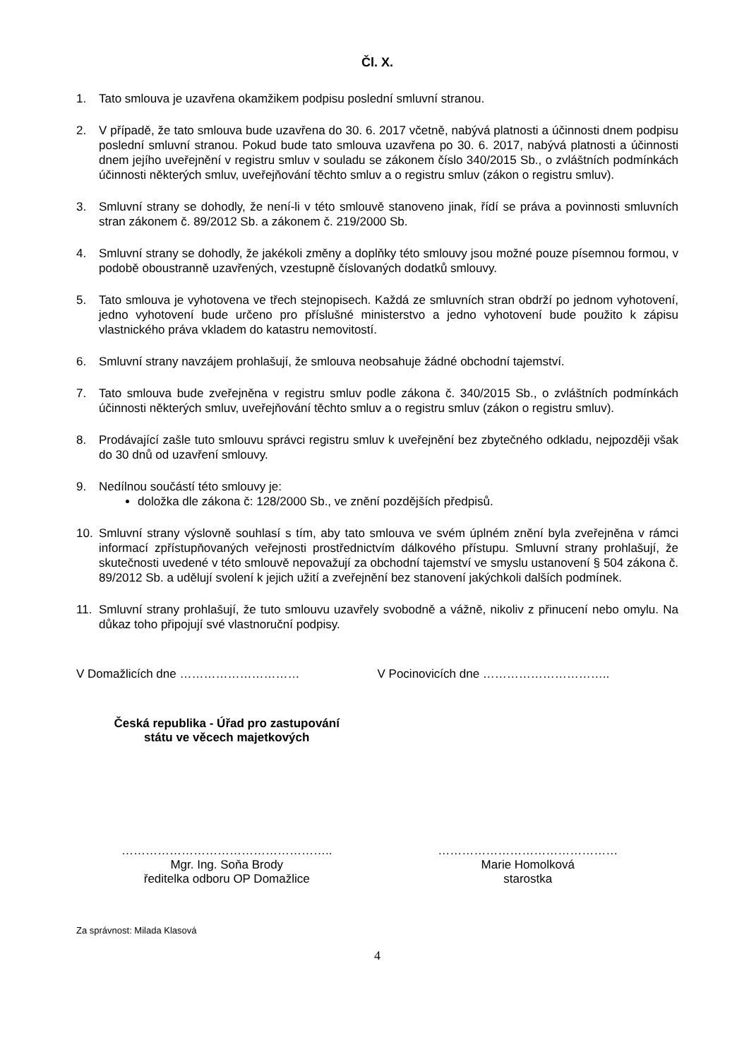Čl. X.
1. Tato smlouva je uzavřena okamžikem podpisu poslední smluvní stranou.
2. V případě, že tato smlouva bude uzavřena do 30. 6. 2017 včetně, nabývá platnosti a účinnosti dnem podpisu poslední smluvní stranou. Pokud bude tato smlouva uzavřena po 30. 6. 2017, nabývá platnosti a účinnosti dnem jejího uveřejnění v registru smluv v souladu se zákonem číslo 340/2015 Sb., o zvláštních podmínkách účinnosti některých smluv, uveřejňování těchto smluv a o registru smluv (zákon o registru smluv).
3. Smluvní strany se dohodly, že není-li v této smlouvě stanoveno jinak, řídí se práva a povinnosti smluvních stran zákonem č. 89/2012 Sb. a zákonem č. 219/2000 Sb.
4. Smluvní strany se dohodly, že jakékoli změny a doplňky této smlouvy jsou možné pouze písemnou formou, v podobě oboustranně uzavřených, vzestupně číslovaných dodatků smlouvy.
5. Tato smlouva je vyhotovena ve třech stejnopisech. Každá ze smluvních stran obdrží po jednom vyhotovení, jedno vyhotovení bude určeno pro příslušné ministerstvo a jedno vyhotovení bude použito k zápisu vlastnického práva vkladem do katastru nemovitostí.
6. Smluvní strany navzájem prohlašují, že smlouva neobsahuje žádné obchodní tajemství.
7. Tato smlouva bude zveřejněna v registru smluv podle zákona č. 340/2015 Sb., o zvláštních podmínkách účinnosti některých smluv, uveřejňování těchto smluv a o registru smluv (zákon o registru smluv).
8. Prodávající zašle tuto smlouvu správci registru smluv k uveřejnění bez zbytečného odkladu, nejpozději však do 30 dnů od uzavření smlouvy.
9. Nedílnou součástí této smlouvy je:
doložka dle zákona č: 128/2000 Sb., ve znění pozdějších předpisů.
10. Smluvní strany výslovně souhlasí s tím, aby tato smlouva ve svém úplném znění byla zveřejněna v rámci informací zpřístupňovaných veřejnosti prostřednictvím dálkového přístupu. Smluvní strany prohlašují, že skutečnosti uvedené v této smlouvě nepovažují za obchodní tajemství ve smyslu ustanovení § 504 zákona č. 89/2012 Sb. a udělují svolení k jejich užití a zveřejnění bez stanovení jakýchkoli dalších podmínek.
11. Smluvní strany prohlašují, že tuto smlouvu uzavřely svobodně a vážně, nikoliv z přinucení nebo omylu. Na důkaz toho připojují své vlastnoruční podpisy.
V Domažlicích dne ………………………… V Pocinovicích dne …………………………..
Česká republika - Úřad pro zastupování
státu ve věcech majetkových
……………………………………………..
Mgr. Ing. Soňa Brody
ředitelka odboru OP Domažlice
………………………………………
Marie Homolková
starostka
Za správnost: Milada Klasová
4